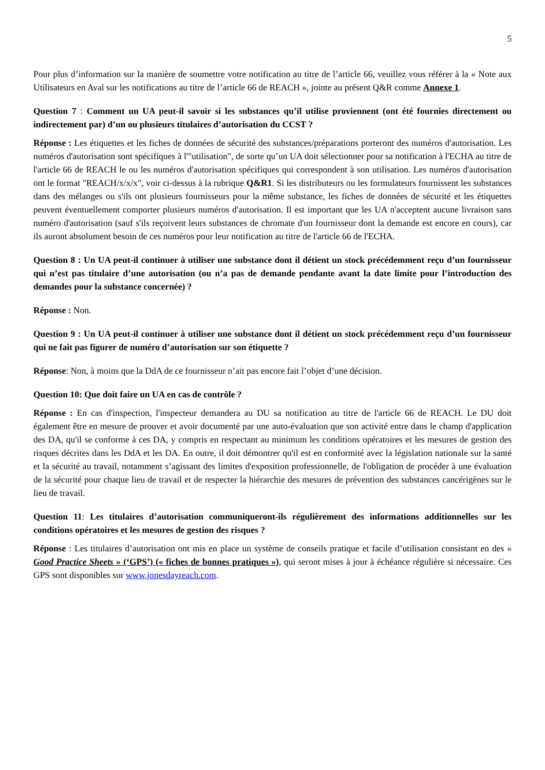5
Pour plus d’information sur la manière de soumettre votre notification au titre de l’article 66, veuillez vous référer à la « Note aux Utilisateurs en Aval sur les notifications au titre de l’article 66 de REACH », jointe au présent Q&R comme Annexe 1.
Question 7 : Comment un UA peut-il savoir si les substances qu’il utilise proviennent (ont été fournies directement ou indirectement par) d’un ou plusieurs titulaires d’autorisation du CCST ?
Réponse : Les étiquettes et les fiches de données de sécurité des substances/préparations porteront des numéros d'autorisation. Les numéros d'autorisation sont spécifiques à l'"utilisation", de sorte qu’un UA doit sélectionner pour sa notification à l'ECHA au titre de l'article 66 de REACH le ou les numéros d'autorisation spécifiques qui correspondent à son utilisation. Les numéros d'autorisation ont le format "REACH/x/x/x", voir ci-dessus à la rubrique Q&R1. Si les distributeurs ou les formulateurs fournissent les substances dans des mélanges ou s'ils ont plusieurs fournisseurs pour la même substance, les fiches de données de sécurité et les étiquettes peuvent éventuellement comporter plusieurs numéros d'autorisation. Il est important que les UA n'acceptent aucune livraison sans numéro d'autorisation (sauf s'ils reçoivent leurs substances de chromate d'un fournisseur dont la demande est encore en cours), car ils auront absolument besoin de ces numéros pour leur notification au titre de l'article 66 de l'ECHA.
Question 8 : Un UA peut-il continuer à utiliser une substance dont il détient un stock précédemment reçu d’un fournisseur qui n’est pas titulaire d’une autorisation (ou n’a pas de demande pendante avant la date limite pour l’introduction des demandes pour la substance concernée) ?
Réponse : Non.
Question 9 : Un UA peut-il continuer à utiliser une substance dont il détient un stock précédemment reçu d’un fournisseur qui ne fait pas figurer de numéro d’autorisation sur son étiquette ?
Réponse: Non, à moins que la DdA de ce fournisseur n’ait pas encore fait l’objet d’une décision.
Question 10: Que doit faire un UA en cas de contrôle ?
Réponse : En cas d'inspection, l'inspecteur demandera au DU sa notification au titre de l'article 66 de REACH. Le DU doit également être en mesure de prouver et avoir documenté par une auto-évaluation que son activité entre dans le champ d'application des DA, qu'il se conforme à ces DA, y compris en respectant au minimum les conditions opératoires et les mesures de gestion des risques décrites dans les DdA et les DA. En outre, il doit démontrer qu'il est en conformité avec la législation nationale sur la santé et la sécurité au travail, notamment s’agissant des limites d'exposition professionnelle, de l'obligation de procéder à une évaluation de la sécurité pour chaque lieu de travail et de respecter la hiérarchie des mesures de prévention des substances cancérigènes sur le lieu de travail.
Question 11: Les titulaires d’autorisation communiqueront-ils régulièrement des informations additionnelles sur les conditions opératoires et les mesures de gestion des risques ?
Réponse : Les titulaires d’autorisation ont mis en place un système de conseils pratique et facile d’utilisation consistant en des « Good Practice Sheets » (‘GPS’) (« fiches de bonnes pratiques »), qui seront mises à jour à échéance régulière si nécessaire. Ces GPS sont disponibles sur www.jonesdayreach.com.